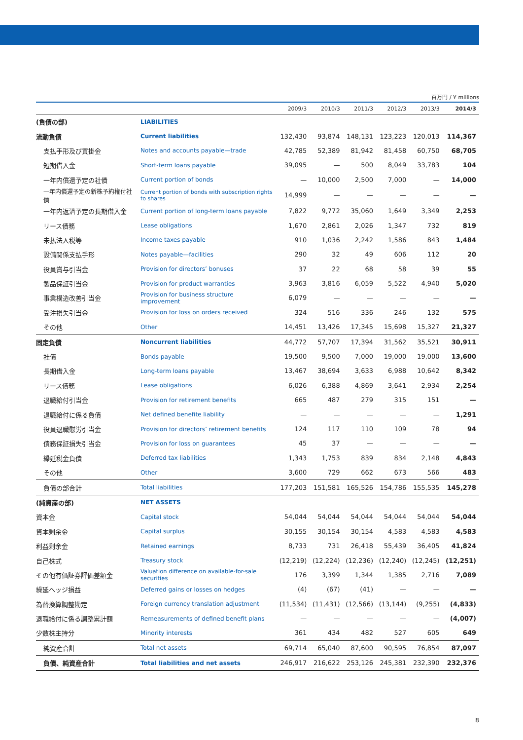百万円 / ¥ millions
| | | 2009/3 | 2010/3 | 2011/3 | 2012/3 | 2013/3 | 2014/3 |
| --- | --- | --- | --- | --- | --- | --- | --- |
| (負債の部) | LIABILITIES | | | | | | |
| 流動負債 | Current liabilities | 132,430 | 93,874 | 148,131 | 123,223 | 120,013 | 114,367 |
| 支払手形及び買掛金 | Notes and accounts payable—trade | 42,785 | 52,389 | 81,942 | 81,458 | 60,750 | 68,705 |
| 短期借入金 | Short-term loans payable | 39,095 | — | 500 | 8,049 | 33,783 | 104 |
| 一年内償還予定の社債 | Current portion of bonds | — | 10,000 | 2,500 | 7,000 | — | 14,000 |
| 一年内償還予定の新株予約権付社債 | Current portion of bonds with subscription rights to shares | 14,999 | — | — | — | — | — |
| 一年内返済予定の長期借入金 | Current portion of long-term loans payable | 7,822 | 9,772 | 35,060 | 1,649 | 3,349 | 2,253 |
| リース債務 | Lease obligations | 1,670 | 2,861 | 2,026 | 1,347 | 732 | 819 |
| 未払法人税等 | Income taxes payable | 910 | 1,036 | 2,242 | 1,586 | 843 | 1,484 |
| 設備関係支払手形 | Notes payable—facilities | 290 | 32 | 49 | 606 | 112 | 20 |
| 役員賞与引当金 | Provision for directors’ bonuses | 37 | 22 | 68 | 58 | 39 | 55 |
| 製品保証引当金 | Provision for product warranties | 3,963 | 3,816 | 6,059 | 5,522 | 4,940 | 5,020 |
| 事業構造改善引当金 | Provision for business structure improvement | 6,079 | — | — | — | — | — |
| 受注損失引当金 | Provision for loss on orders received | 324 | 516 | 336 | 246 | 132 | 575 |
| その他 | Other | 14,451 | 13,426 | 17,345 | 15,698 | 15,327 | 21,327 |
| 固定負債 | Noncurrent liabilities | 44,772 | 57,707 | 17,394 | 31,562 | 35,521 | 30,911 |
| 社債 | Bonds payable | 19,500 | 9,500 | 7,000 | 19,000 | 19,000 | 13,600 |
| 長期借入金 | Long-term loans payable | 13,467 | 38,694 | 3,633 | 6,988 | 10,642 | 8,342 |
| リース債務 | Lease obligations | 6,026 | 6,388 | 4,869 | 3,641 | 2,934 | 2,254 |
| 退職給付引当金 | Provision for retirement benefits | 665 | 487 | 279 | 315 | 151 | — |
| 退職給付に係る負債 | Net defined benefite liability | — | — | — | — | — | 1,291 |
| 役員退職慰労引当金 | Provision for directors’ retirement benefits | 124 | 117 | 110 | 109 | 78 | 94 |
| 債務保証損失引当金 | Provision for loss on guarantees | 45 | 37 | — | — | — | — |
| 繰延税金負債 | Deferred tax liabilities | 1,343 | 1,753 | 839 | 834 | 2,148 | 4,843 |
| その他 | Other | 3,600 | 729 | 662 | 673 | 566 | 483 |
| 負債の部合計 | Total liabilities | 177,203 | 151,581 | 165,526 | 154,786 | 155,535 | 145,278 |
| (純資産の部) | NET ASSETS | | | | | | |
| 資本金 | Capital stock | 54,044 | 54,044 | 54,044 | 54,044 | 54,044 | 54,044 |
| 資本剰余金 | Capital surplus | 30,155 | 30,154 | 30,154 | 4,583 | 4,583 | 4,583 |
| 利益剰余金 | Retained earnings | 8,733 | 731 | 26,418 | 55,439 | 36,405 | 41,824 |
| 自己株式 | Treasury stock | (12,219) | (12,224) | (12,236) | (12,240) | (12,245) | (12,251) |
| その他有価証券評価差額金 | Valuation difference on available-for-sale securities | 176 | 3,399 | 1,344 | 1,385 | 2,716 | 7,089 |
| 繰延ヘッジ損益 | Deferred gains or losses on hedges | (4) | (67) | (41) | — | — | — |
| 為替換算調整勘定 | Foreign currency translation adjustment | (11,534) | (11,431) | (12,566) | (13,144) | (9,255) | (4,833) |
| 退職給付に係る調整累計額 | Remeasurements of defined benefit plans | — | — | — | — | — | (4,007) |
| 少数株主持分 | Minority interests | 361 | 434 | 482 | 527 | 605 | 649 |
| 純資産合計 | Total net assets | 69,714 | 65,040 | 87,600 | 90,595 | 76,854 | 87,097 |
| 負債、純資産合計 | Total liabilities and net assets | 246,917 | 216,622 | 253,126 | 245,381 | 232,390 | 232,376 |
8